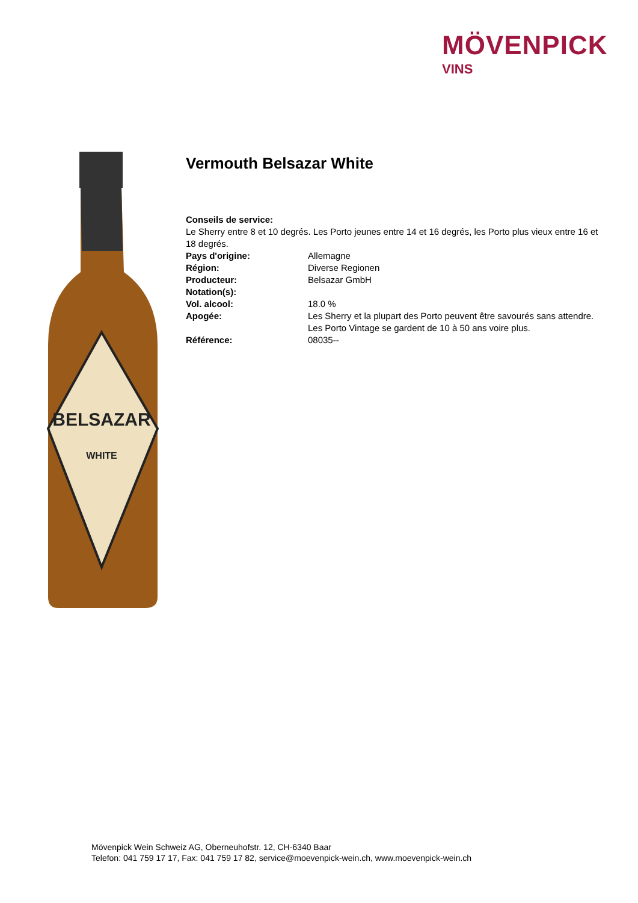MÖVENPICK
VINS
BELSAZAR
WHITE
Vermouth Belsazar White
Conseils de service:
Le Sherry entre 8 et 10 degrés. Les Porto jeunes entre 14 et 16 degrés, les Porto plus vieux entre 16 et 18 degrés.
| Pays d'origine: | Allemagne |
| Région: | Diverse Regionen |
| Producteur: | Belsazar GmbH |
| Notation(s): | |
| Vol. alcool: | 18.0 % |
| Apogée: | Les Sherry et la plupart des Porto peuvent être savourés sans attendre. Les Porto Vintage se gardent de 10 à 50 ans voire plus. |
| Référence: | 08035-- |
Mövenpick Wein Schweiz AG, Oberneuhofstr. 12, CH-6340 Baar
Telefon: 041 759 17 17, Fax: 041 759 17 82, service@moevenpick-wein.ch, www.moevenpick-wein.ch